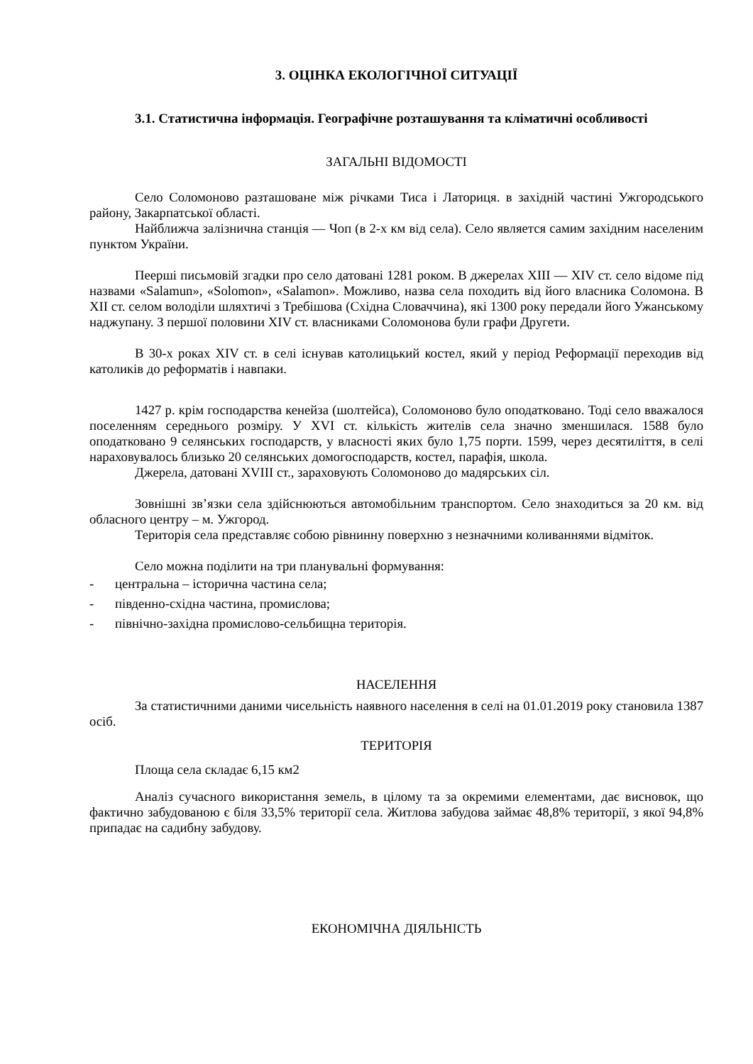3. ОЦІНКА ЕКОЛОГІЧНОЇ СИТУАЦІЇ
3.1. Статистична інформація. Географічне розташування та кліматичні особливості
ЗАГАЛЬНІ ВІДОМОСТІ
Село Соломоново разташоване між річками Тиса і Латориця. в західній частині Ужгородського району, Закарпатської області.
Найближча залізнична станція — Чоп (в 2-х км від села). Село является самим західним населеним пунктом України.
Пеерші письмовій згадки про село датовані 1281 роком. В джерелах XIII — XIV ст. село відоме під назвами «Salamun», «Solomon», «Salamon». Можливо, назва села походить від його власника Соломона. В XII ст. селом володіли шляхтичі з Требішова (Східна Словаччина), які 1300 року передали його Ужанському наджупану. З першої половини XIV ст. власниками Соломонова були графи Другети.
В 30-х роках XIV ст. в селі існував католицький костел, який у період Реформації переходив від католиків до реформатів і навпаки.
1427 р. крім господарства кенейза (шолтейса), Соломоново було оподатковано. Тоді село вважалося поселенням середнього розміру. У XVI ст. кількість жителів села значно зменшилася. 1588 було оподатковано 9 селянських господарств, у власності яких було 1,75 порти. 1599, через десятиліття, в селі нараховувалось близько 20 селянських домогосподарств, костел, парафія, школа.
Джерела, датовані XVIII ст., зараховують Соломоново до мадярських сіл.
Зовнішні зв’язки села здійснюються автомобільним транспортом. Село знаходиться за 20 км. від обласного центру – м. Ужгород.
Територія села представляє собою рівнинну поверхню з незначними коливаннями відміток.
Село можна поділити на три планувальні формування:
- центральна – історична частина села;
- південно-східна частина, промислова;
- північно-західна промислово-сельбищна територія.
НАСЕЛЕННЯ
За статистичними даними чисельність наявного населення в селі на 01.01.2019 року становила 1387 осіб.
ТЕРИТОРІЯ
Площа села складає 6,15 км2
Аналіз сучасного використання земель, в цілому та за окремими елементами, дає висновок, що фактично забудованою є біля 33,5% території села. Житлова забудова займає 48,8% території, з якої 94,8% припадає на садибну забудову.
ЕКОНОМІЧНА ДІЯЛЬНІСТЬ